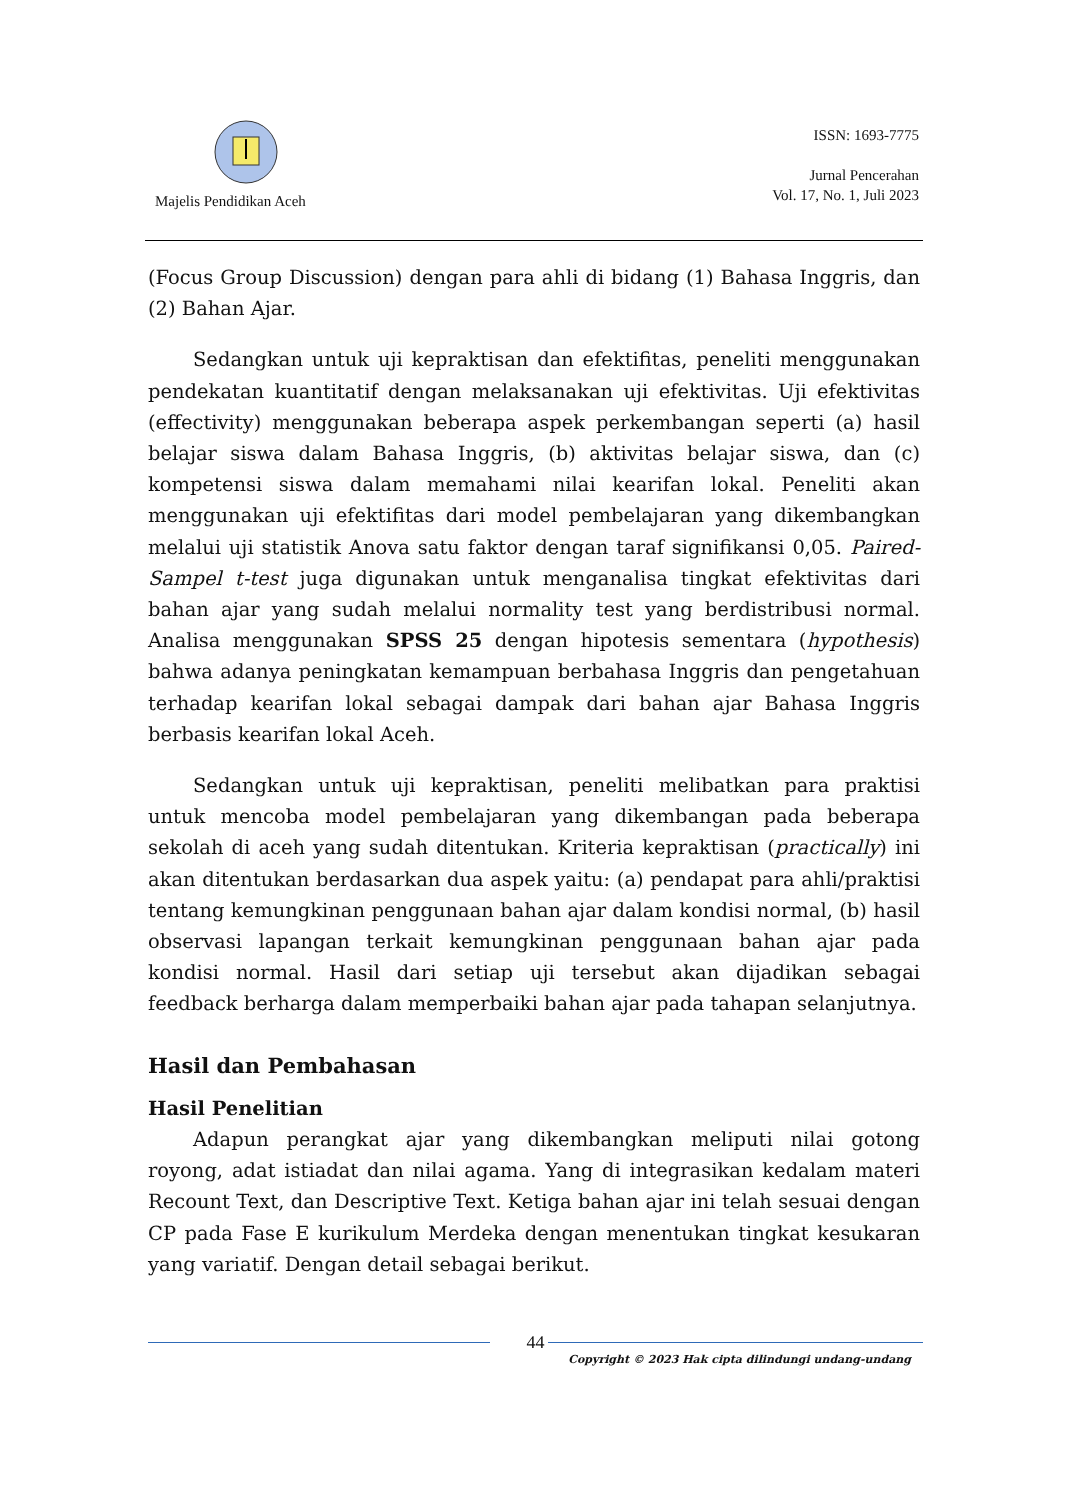Majelis Pendidikan Aceh
ISSN: 1693-7775
Jurnal Pencerahan
Vol. 17, No. 1, Juli 2023
(Focus Group Discussion) dengan para ahli di bidang (1) Bahasa Inggris, dan (2) Bahan Ajar.
Sedangkan untuk uji kepraktisan dan efektifitas, peneliti menggunakan pendekatan kuantitatif dengan melaksanakan uji efektivitas. Uji efektivitas (effectivity) menggunakan beberapa aspek perkembangan seperti (a) hasil belajar siswa dalam Bahasa Inggris, (b) aktivitas belajar siswa, dan (c) kompetensi siswa dalam memahami nilai kearifan lokal. Peneliti akan menggunakan uji efektifitas dari model pembelajaran yang dikembangkan melalui uji statistik Anova satu faktor dengan taraf signifikansi 0,05. Paired-Sampel t-test juga digunakan untuk menganalisa tingkat efektivitas dari bahan ajar yang sudah melalui normality test yang berdistribusi normal. Analisa menggunakan SPSS 25 dengan hipotesis sementara (hypothesis) bahwa adanya peningkatan kemampuan berbahasa Inggris dan pengetahuan terhadap kearifan lokal sebagai dampak dari bahan ajar Bahasa Inggris berbasis kearifan lokal Aceh.
Sedangkan untuk uji kepraktisan, peneliti melibatkan para praktisi untuk mencoba model pembelajaran yang dikembangan pada beberapa sekolah di aceh yang sudah ditentukan. Kriteria kepraktisan (practically) ini akan ditentukan berdasarkan dua aspek yaitu: (a) pendapat para ahli/praktisi tentang kemungkinan penggunaan bahan ajar dalam kondisi normal, (b) hasil observasi lapangan terkait kemungkinan penggunaan bahan ajar pada kondisi normal. Hasil dari setiap uji tersebut akan dijadikan sebagai feedback berharga dalam memperbaiki bahan ajar pada tahapan selanjutnya.
Hasil dan Pembahasan
Hasil Penelitian
Adapun perangkat ajar yang dikembangkan meliputi nilai gotong royong, adat istiadat dan nilai agama. Yang di integrasikan kedalam materi Recount Text, dan Descriptive Text. Ketiga bahan ajar ini telah sesuai dengan CP pada Fase E kurikulum Merdeka dengan menentukan tingkat kesukaran yang variatif. Dengan detail sebagai berikut.
44
Copyright © 2023 Hak cipta dilindungi undang-undang